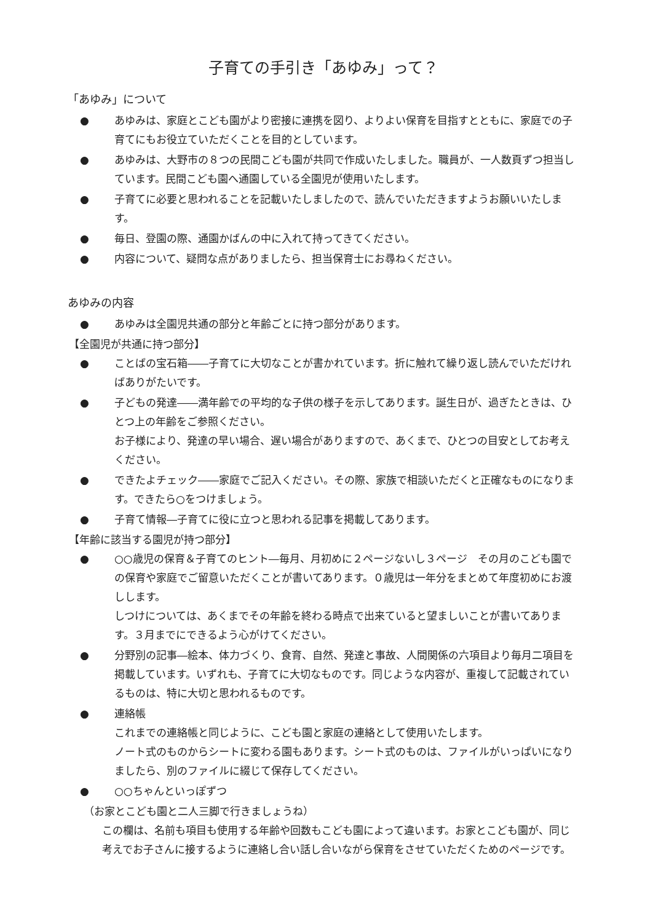子育ての手引き「あゆみ」って？
「あゆみ」について
● あゆみは、家庭とこども園がより密接に連携を図り、よりよい保育を目指すとともに、家庭での子育てにもお役立ていただくことを目的としています。
● あゆみは、大野市の８つの民間こども園が共同で作成いたしました。職員が、一人数頁ずつ担当しています。民間こども園へ通園している全園児が使用いたします。
● 子育てに必要と思われることを記載いたしましたので、読んでいただきますようお願いいたします。
● 毎日、登園の際、通園かばんの中に入れて持ってきてください。
● 内容について、疑問な点がありましたら、担当保育士にお尋ねください。
あゆみの内容
● あゆみは全園児共通の部分と年齢ごとに持つ部分があります。
【全園児が共通に持つ部分】
● ことばの宝石箱――子育てに大切なことが書かれています。折に触れて繰り返し読んでいただければありがたいです。
● 子どもの発達――満年齢での平均的な子供の様子を示してあります。誕生日が、過ぎたときは、ひとつ上の年齢をご参照ください。
お子様により、発達の早い場合、遅い場合がありますので、あくまで、ひとつの目安としてお考えください。
● できたよチェック――家庭でご記入ください。その際、家族で相談いただくと正確なものになります。できたら○をつけましょう。
● 子育て情報―子育てに役に立つと思われる記事を掲載してあります。
【年齢に該当する園児が持つ部分】
● ○○歳児の保育＆子育てのヒント―毎月、月初めに２ページないし３ページ　その月のこども園での保育や家庭でご留意いただくことが書いてあります。０歳児は一年分をまとめて年度初めにお渡しします。
しつけについては、あくまでその年齢を終わる時点で出来ていると望ましいことが書いてあります。３月までにできるよう心がけてください。
● 分野別の記事―絵本、体力づくり、食育、自然、発達と事故、人間関係の六項目より毎月二項目を掲載しています。いずれも、子育てに大切なものです。同じような内容が、重複して記載されているものは、特に大切と思われるものです。
● 連絡帳
これまでの連絡帳と同じように、こども園と家庭の連絡として使用いたします。
ノート式のものからシートに変わる園もあります。シート式のものは、ファイルがいっぱいになりましたら、別のファイルに綴じて保存してください。
● ○○ちゃんといっぽずつ
（お家とこども園と二人三脚で行きましょうね）
この欄は、名前も項目も使用する年齢や回数もこども園によって違います。お家とこども園が、同じ考えでお子さんに接するように連絡し合い話し合いながら保育をさせていただくためのページです。